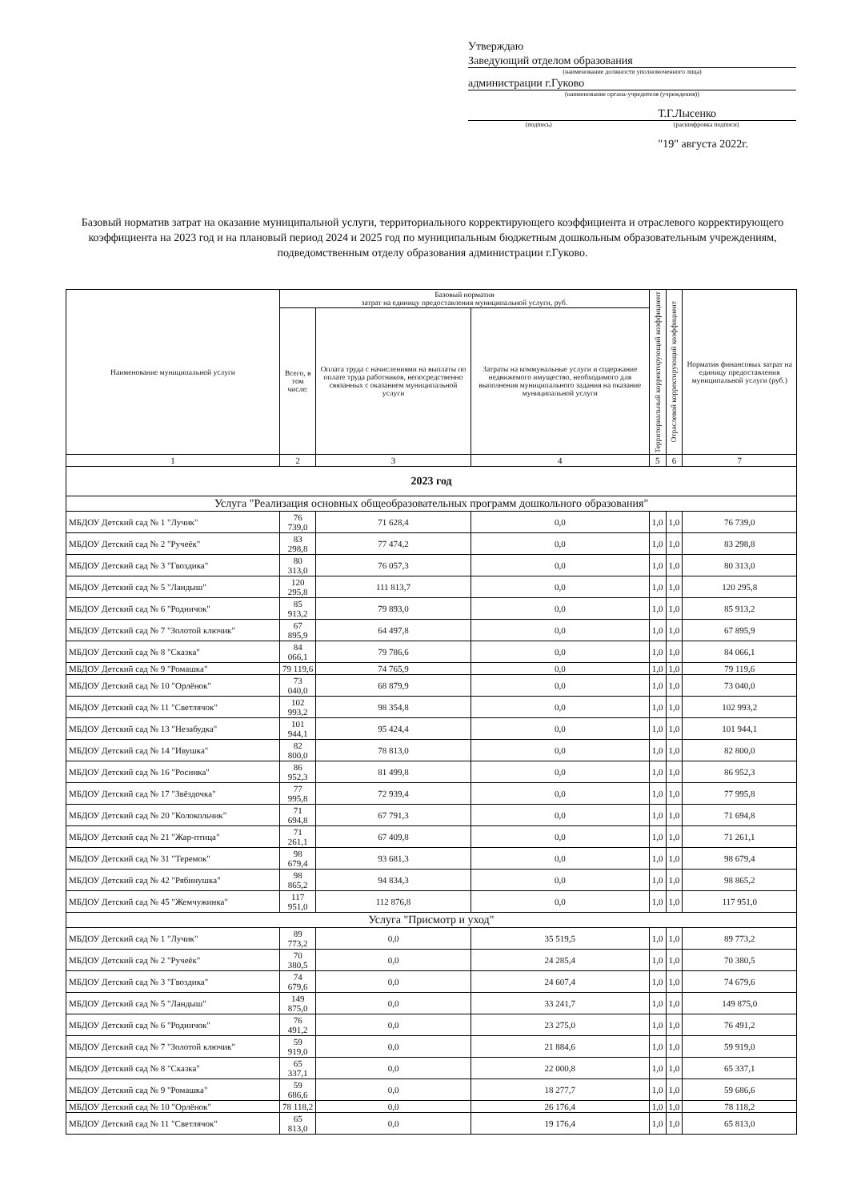Утверждаю
Заведующий отделом образования
(наименование должности уполномоченного лица)
администрации г.Гуково
(наименование органа-учредителя (учреждения))
Т.Г.Лысенко
(подпись) (расшифровка подписи)
"19" августа 2022г.
Базовый норматив затрат на оказание муниципальной услуги, территориального корректирующего коэффициента и отраслевого корректирующего коэффициента на 2023 год и на плановый период 2024 и 2025 год по муниципальным бюджетным дошкольным образовательным учреждениям, подведомственным отделу образования администрации г.Гуково.
| Наименование муниципальной услуги | Базовый норматив затрат на единицу предоставления муниципальной услуги, руб. | | | Территориальный корректирующий коэффициент | Отраслевой корректирующий коэффициент | Норматив финансовых затрат на единицу предоставления муниципальной услуги (руб.) |
| --- | --- | --- | --- | --- | --- | --- |
| | Всего, в том числе: | Оплата труда с начислениями на выплаты по оплате труда работников, непосредственно связанных с оказанием муниципальной услуги | Затраты на коммунальные услуги и содержание недвижемого имущество, необходимого для выполнения муниципального задания на оказание муниципальной услуги | | | |
| 1 | 2 | 3 | 4 | 5 | 6 | 7 |
| 2023 год | | | | | | |
| Услуга "Реализация основных общеобразовательных программ дошкольного образования" | | | | | | |
| МБДОУ Детский сад № 1 "Лучик" | 76 739,0 | 71 628,4 | 0,0 | 1,0 | 1,0 | 76 739,0 |
| МБДОУ Детский сад № 2 "Ручеёк" | 83 298,8 | 77 474,2 | 0,0 | 1,0 | 1,0 | 83 298,8 |
| МБДОУ Детский сад № 3 "Гвоздика" | 80 313,0 | 76 057,3 | 0,0 | 1,0 | 1,0 | 80 313,0 |
| МБДОУ Детский сад № 5 "Ландыш" | 120 295,8 | 111 813,7 | 0,0 | 1,0 | 1,0 | 120 295,8 |
| МБДОУ Детский сад № 6 "Родничок" | 85 913,2 | 79 893,0 | 0,0 | 1,0 | 1,0 | 85 913,2 |
| МБДОУ Детский сад № 7 "Золотой ключик" | 67 895,9 | 64 497,8 | 0,0 | 1,0 | 1,0 | 67 895,9 |
| МБДОУ Детский сад № 8 "Сказка" | 84 066,1 | 79 786,6 | 0,0 | 1,0 | 1,0 | 84 066,1 |
| МБДОУ Детский сад № 9 "Ромашка" | 79 119,6 | 74 765,9 | 0,0 | 1,0 | 1,0 | 79 119,6 |
| МБДОУ Детский сад № 10 "Орлёнок" | 73 040,0 | 68 879,9 | 0,0 | 1,0 | 1,0 | 73 040,0 |
| МБДОУ Детский сад № 11 "Светлячок" | 102 993,2 | 98 354,8 | 0,0 | 1,0 | 1,0 | 102 993,2 |
| МБДОУ Детский сад № 13 "Незабудка" | 101 944,1 | 95 424,4 | 0,0 | 1,0 | 1,0 | 101 944,1 |
| МБДОУ Детский сад № 14 "Ивушка" | 82 800,0 | 78 813,0 | 0,0 | 1,0 | 1,0 | 82 800,0 |
| МБДОУ Детский сад № 16 "Росинка" | 86 952,3 | 81 499,8 | 0,0 | 1,0 | 1,0 | 86 952,3 |
| МБДОУ Детский сад № 17 "Звёздочка" | 77 995,8 | 72 939,4 | 0,0 | 1,0 | 1,0 | 77 995,8 |
| МБДОУ Детский сад № 20 "Колокольчик" | 71 694,8 | 67 791,3 | 0,0 | 1,0 | 1,0 | 71 694,8 |
| МБДОУ Детский сад № 21 "Жар-птица" | 71 261,1 | 67 409,8 | 0,0 | 1,0 | 1,0 | 71 261,1 |
| МБДОУ Детский сад № 31 "Теремок" | 98 679,4 | 93 681,3 | 0,0 | 1,0 | 1,0 | 98 679,4 |
| МБДОУ Детский сад № 42 "Рябинушка" | 98 865,2 | 94 834,3 | 0,0 | 1,0 | 1,0 | 98 865,2 |
| МБДОУ Детский сад № 45 "Жемчужинка" | 117 951,0 | 112 876,8 | 0,0 | 1,0 | 1,0 | 117 951,0 |
| Услуга "Присмотр и уход" | | | | | | |
| МБДОУ Детский сад № 1 "Лучик" | 89 773,2 | 0,0 | 35 519,5 | 1,0 | 1,0 | 89 773,2 |
| МБДОУ Детский сад № 2 "Ручеёк" | 70 380,5 | 0,0 | 24 285,4 | 1,0 | 1,0 | 70 380,5 |
| МБДОУ Детский сад № 3 "Гвоздика" | 74 679,6 | 0,0 | 24 607,4 | 1,0 | 1,0 | 74 679,6 |
| МБДОУ Детский сад № 5 "Ландыш" | 149 875,0 | 0,0 | 33 241,7 | 1,0 | 1,0 | 149 875,0 |
| МБДОУ Детский сад № 6 "Родничок" | 76 491,2 | 0,0 | 23 275,0 | 1,0 | 1,0 | 76 491,2 |
| МБДОУ Детский сад № 7 "Золотой ключик" | 59 919,0 | 0,0 | 21 884,6 | 1,0 | 1,0 | 59 919,0 |
| МБДОУ Детский сад № 8 "Сказка" | 65 337,1 | 0,0 | 22 000,8 | 1,0 | 1,0 | 65 337,1 |
| МБДОУ Детский сад № 9 "Ромашка" | 59 686,6 | 0,0 | 18 277,7 | 1,0 | 1,0 | 59 686,6 |
| МБДОУ Детский сад № 10 "Орлёнок" | 78 118,2 | 0,0 | 26 176,4 | 1,0 | 1,0 | 78 118,2 |
| МБДОУ Детский сад № 11 "Светлячок" | 65 813,0 | 0,0 | 19 176,4 | 1,0 | 1,0 | 65 813,0 |